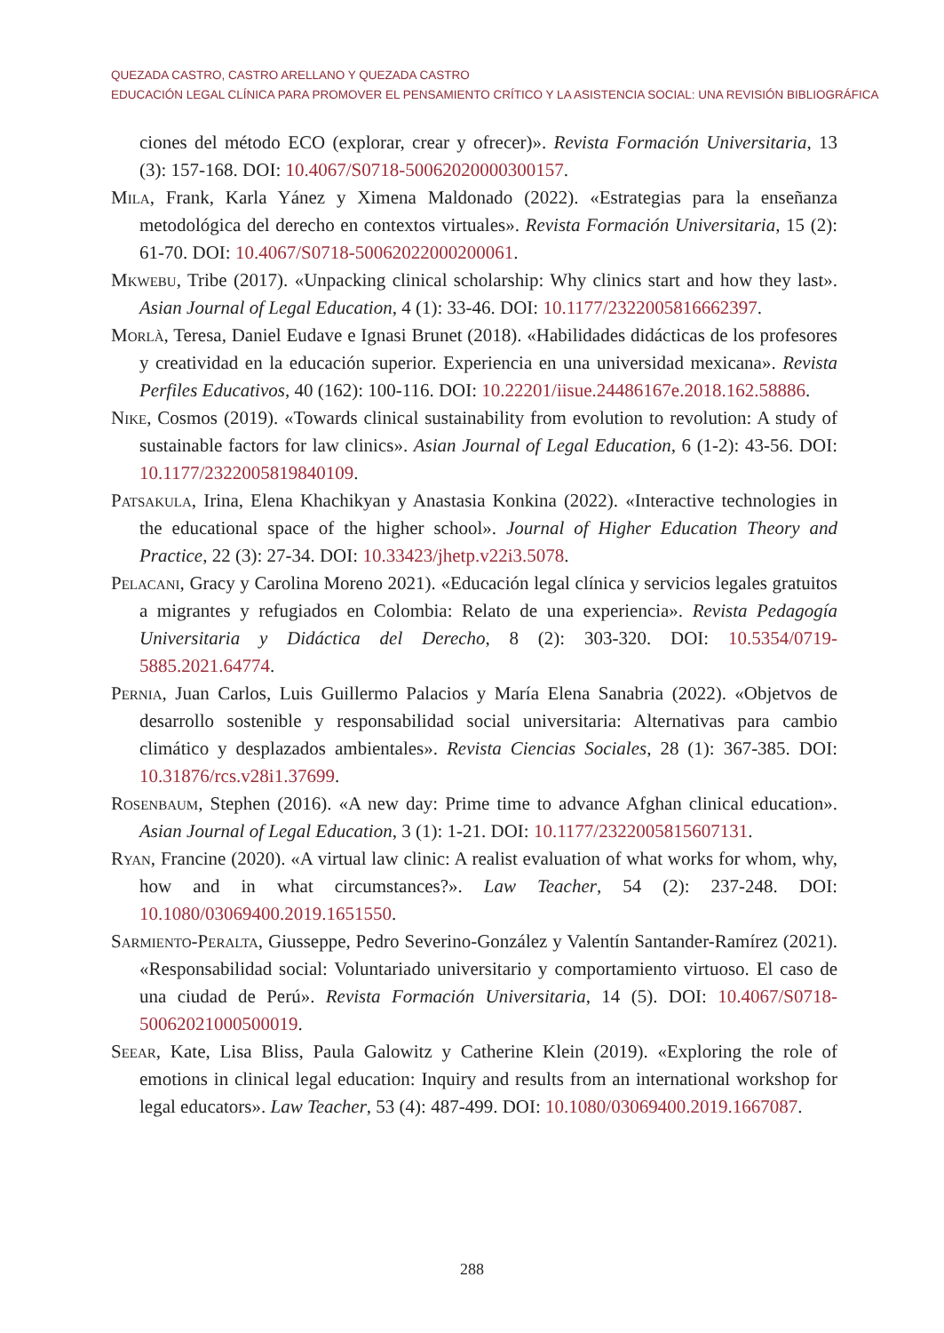QUEZADA CASTRO, CASTRO ARELLANO Y QUEZADA CASTRO
EDUCACIÓN LEGAL CLÍNICA PARA PROMOVER EL PENSAMIENTO CRÍTICO Y LA ASISTENCIA SOCIAL: UNA REVISIÓN BIBLIOGRÁFICA
ciones del método ECO (explorar, crear y ofrecer)». Revista Formación Universitaria, 13 (3): 157-168. DOI: 10.4067/S0718-50062020000300157.
Mila, Frank, Karla Yánez y Ximena Maldonado (2022). «Estrategias para la enseñanza metodológica del derecho en contextos virtuales». Revista Formación Universitaria, 15 (2): 61-70. DOI: 10.4067/S0718-50062022000200061.
Mkwebu, Tribe (2017). «Unpacking clinical scholarship: Why clinics start and how they last». Asian Journal of Legal Education, 4 (1): 33-46. DOI: 10.1177/2322005816662397.
Morlà, Teresa, Daniel Eudave e Ignasi Brunet (2018). «Habilidades didácticas de los profesores y creatividad en la educación superior. Experiencia en una universidad mexicana». Revista Perfiles Educativos, 40 (162): 100-116. DOI: 10.22201/iisue.24486167e.2018.162.58886.
Nike, Cosmos (2019). «Towards clinical sustainability from evolution to revolution: A study of sustainable factors for law clinics». Asian Journal of Legal Education, 6 (1-2): 43-56. DOI: 10.1177/2322005819840109.
Patsakula, Irina, Elena Khachikyan y Anastasia Konkina (2022). «Interactive technologies in the educational space of the higher school». Journal of Higher Education Theory and Practice, 22 (3): 27-34. DOI: 10.33423/jhetp.v22i3.5078.
Pelacani, Gracy y Carolina Moreno 2021). «Educación legal clínica y servicios legales gratuitos a migrantes y refugiados en Colombia: Relato de una experiencia». Revista Pedagogía Universitaria y Didáctica del Derecho, 8 (2): 303-320. DOI: 10.5354/0719-5885.2021.64774.
Pernia, Juan Carlos, Luis Guillermo Palacios y María Elena Sanabria (2022). «Objetvos de desarrollo sostenible y responsabilidad social universitaria: Alternativas para cambio climático y desplazados ambientales». Revista Ciencias Sociales, 28 (1): 367-385. DOI: 10.31876/rcs.v28i1.37699.
Rosenbaum, Stephen (2016). «A new day: Prime time to advance Afghan clinical education». Asian Journal of Legal Education, 3 (1): 1-21. DOI: 10.1177/2322005815607131.
Ryan, Francine (2020). «A virtual law clinic: A realist evaluation of what works for whom, why, how and in what circumstances?». Law Teacher, 54 (2): 237-248. DOI: 10.1080/03069400.2019.1651550.
Sarmiento-Peralta, Giusseppe, Pedro Severino-González y Valentín Santander-Ramírez (2021). «Responsabilidad social: Voluntariado universitario y comportamiento virtuoso. El caso de una ciudad de Perú». Revista Formación Universitaria, 14 (5). DOI: 10.4067/S0718-50062021000500019.
Seear, Kate, Lisa Bliss, Paula Galowitz y Catherine Klein (2019). «Exploring the role of emotions in clinical legal education: Inquiry and results from an international workshop for legal educators». Law Teacher, 53 (4): 487-499. DOI: 10.1080/03069400.2019.1667087.
288